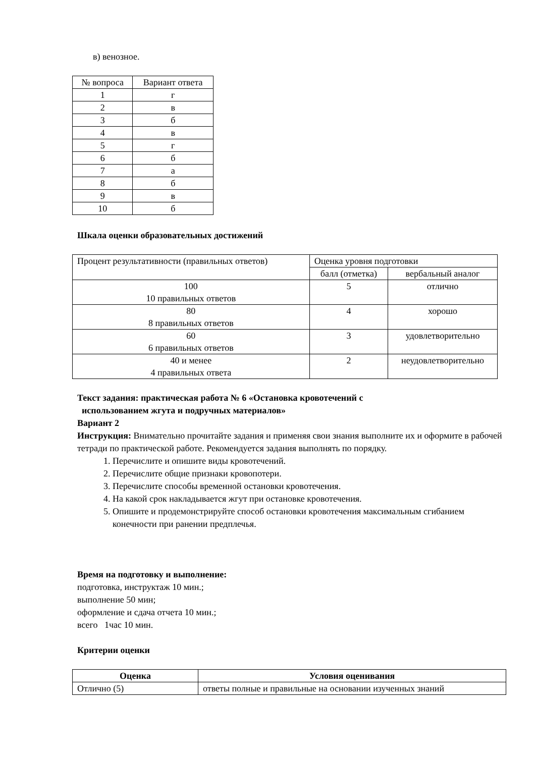в) венозное.
| № вопроса | Вариант ответа |
| 1 | г |
| 2 | в |
| 3 | б |
| 4 | в |
| 5 | г |
| 6 | б |
| 7 | а |
| 8 | б |
| 9 | в |
| 10 | б |
Шкала оценки образовательных достижений
| Процент результативности (правильных ответов) | Оценка уровня подготовки | |
| | балл (отметка) | вербальный аналог |
| 100 10 правильных ответов | 5 | отлично |
| 80 8 правильных ответов | 4 | хорошо |
| 60 6 правильных ответов | 3 | удовлетворительно |
| 40 и менее 4 правильных ответа | 2 | неудовлетворительно |
Текст задания: практическая работа № 6 «Остановка кровотечений с
использованием жгута и подручных материалов»
Вариант 2
Инструкция: Внимательно прочитайте задания и применяя свои знания выполните их и оформите в рабочей тетради по практической работе. Рекомендуется задания выполнять по порядку.
1. Перечислите и опишите виды кровотечений.
2. Перечислите общие признаки кровопотери.
3. Перечислите способы временной остановки кровотечения.
4. На какой срок накладывается жгут при остановке кровотечения.
5. Опишите и продемонстрируйте способ остановки кровотечения максимальным сгибанием конечности при ранении предплечья.
Время на подготовку и выполнение:
подготовка, инструктаж 10 мин.;
выполнение 50 мин;
оформление и сдача отчета 10 мин.;
всего 1час 10 мин.
Критерии оценки
| Оценка | Условия оценивания |
| --- | --- |
| Отлично (5) | ответы полные и правильные на основании изученных знаний |